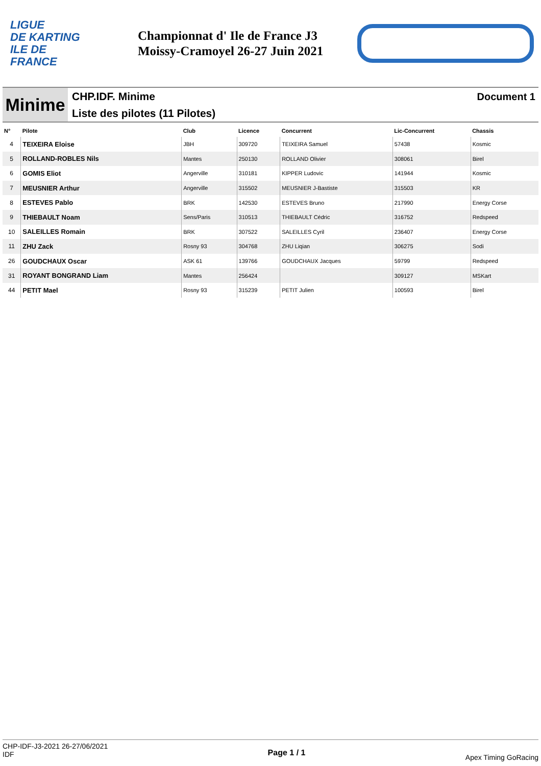LIGUE
DE KARTING
ILE DE
FRANCE
Championnat d' Ile de France J3
Moissy-Cramoyel 26-27 Juin 2021
Minime
CHP.IDF. Minime
Liste des pilotes (11 Pilotes)
Document 1
| N° | Pilote | Club | Licence | Concurrent | Lic-Concurrent | Chassis |
| --- | --- | --- | --- | --- | --- | --- |
| 4 | TEIXEIRA Eloise | JBH | 309720 | TEIXEIRA Samuel | 57438 | Kosmic |
| 5 | ROLLAND-ROBLES Nils | Mantes | 250130 | ROLLAND Olivier | 308061 | Birel |
| 6 | GOMIS Eliot | Angerville | 310181 | KIPPER Ludovic | 141944 | Kosmic |
| 7 | MEUSNIER Arthur | Angerville | 315502 | MEUSNIER J-Bastiste | 315503 | KR |
| 8 | ESTEVES Pablo | BRK | 142530 | ESTEVES Bruno | 217990 | Energy Corse |
| 9 | THIEBAULT Noam | Sens/Paris | 310513 | THIEBAULT Cédric | 316752 | Redspeed |
| 10 | SALEILLES Romain | BRK | 307522 | SALEILLES Cyril | 236407 | Energy Corse |
| 11 | ZHU Zack | Rosny 93 | 304768 | ZHU Liqian | 306275 | Sodi |
| 26 | GOUDCHAUX Oscar | ASK 61 | 139766 | GOUDCHAUX Jacques | 59799 | Redspeed |
| 31 | ROYANT BONGRAND Liam | Mantes | 256424 | | 309127 | MSKart |
| 44 | PETIT Mael | Rosny 93 | 315239 | PETIT Julien | 100593 | Birel |
CHP-IDF-J3-2021 26-27/06/2021
IDF
Page 1 / 1
Apex Timing GoRacing